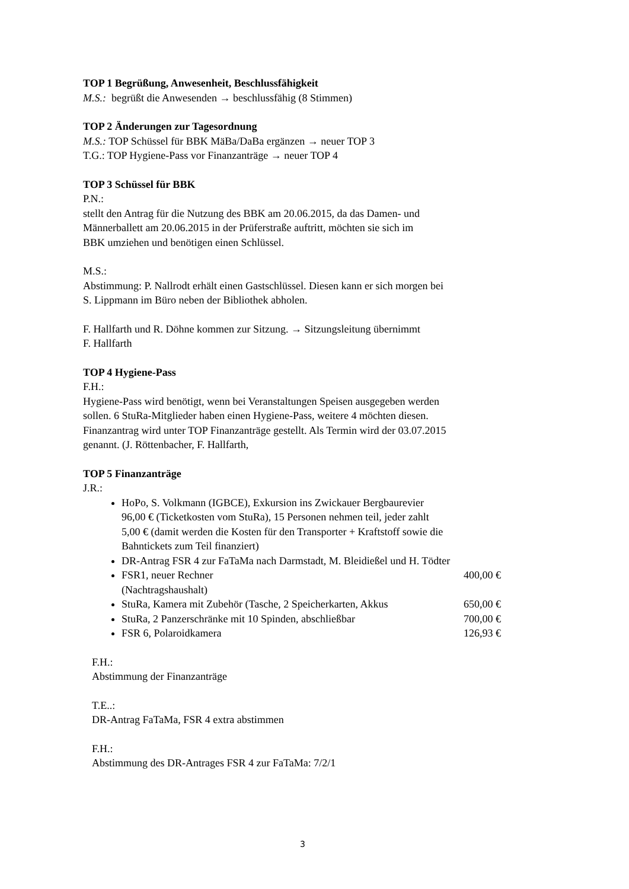TOP 1 Begrüßung, Anwesenheit, Beschlussfähigkeit
M.S.: begrüßt die Anwesenden → beschlussfähig (8 Stimmen)
TOP 2 Änderungen zur Tagesordnung
M.S.: TOP Schüssel für BBK MäBa/DaBa ergänzen → neuer TOP 3
T.G.: TOP Hygiene-Pass vor Finanzanträge → neuer TOP 4
TOP 3 Schüssel für BBK
P.N.:
stellt den Antrag für die Nutzung des BBK am 20.06.2015, da das Damen- und
Männerballett am 20.06.2015 in der Prüferstraße auftritt, möchten sie sich im
BBK umziehen und benötigen einen Schlüssel.
M.S.:
Abstimmung: P. Nallrodt erhält einen Gastschlüssel. Diesen kann er sich morgen bei
S. Lippmann im Büro neben der Bibliothek abholen.
F. Hallfarth und R. Döhne kommen zur Sitzung. → Sitzungsleitung übernimmt
F. Hallfarth
TOP 4 Hygiene-Pass
F.H.:
Hygiene-Pass wird benötigt, wenn bei Veranstaltungen Speisen ausgegeben werden
sollen. 6 StuRa-Mitglieder haben einen Hygiene-Pass, weitere 4 möchten diesen.
Finanzantrag wird unter TOP Finanzanträge gestellt. Als Termin wird der 03.07.2015
genannt. (J. Röttenbacher, F. Hallfarth,
TOP 5 Finanzanträge
J.R.:
HoPo, S. Volkmann (IGBCE), Exkursion ins Zwickauer Bergbaurevier
96,00 € (Ticketkosten vom StuRa), 15 Personen nehmen teil, jeder zahlt
5,00 € (damit werden die Kosten für den Transporter + Kraftstoff sowie die
Bahntickets zum Teil finanziert)
DR-Antrag FSR 4 zur FaTaMa nach Darmstadt, M. Bleidießel und H. Tödter
FSR1, neuer Rechner 400,00 €
(Nachtragshaushalt)
StuRa, Kamera mit Zubehör (Tasche, 2 Speicherkarten, Akkus 650,00 €
StuRa, 2 Panzerschränke mit 10 Spinden, abschließbar 700,00 €
FSR 6, Polaroidkamera 126,93 €
F.H.:
Abstimmung der Finanzanträge
T.E..:
DR-Antrag FaTaMa, FSR 4 extra abstimmen
F.H.:
Abstimmung des DR-Antrages FSR 4 zur FaTaMa: 7/2/1
3